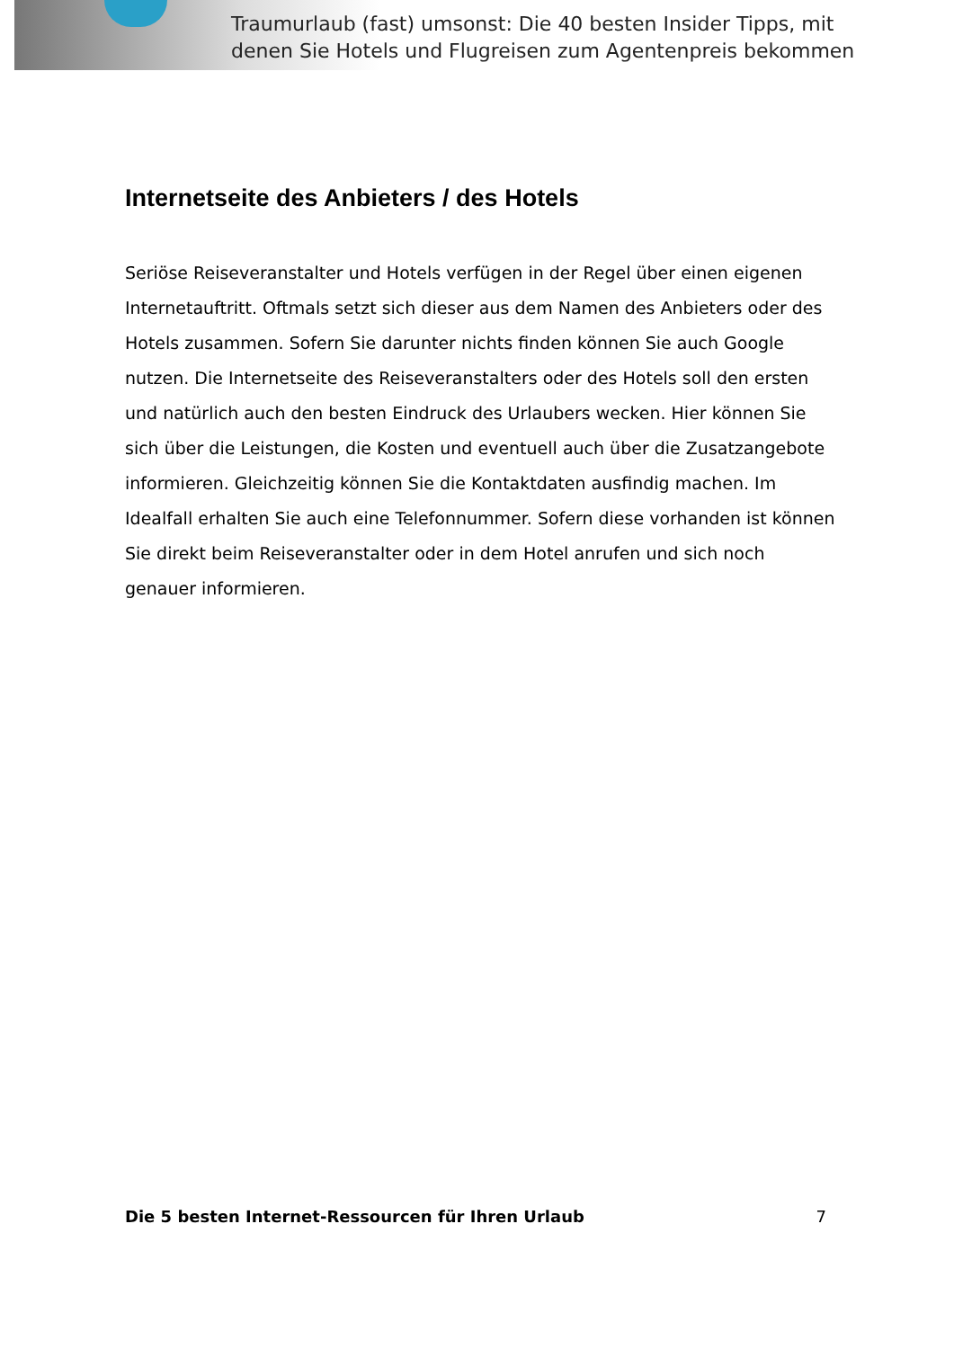Traumurlaub (fast) umsonst: Die 40 besten Insider Tipps, mit
denen Sie Hotels und Flugreisen zum Agentenpreis bekommen
Internetseite des Anbieters / des Hotels
Seriöse Reiseveranstalter und Hotels verfügen in der Regel über einen eigenen Internetauftritt. Oftmals setzt sich dieser aus dem Namen des Anbieters oder des Hotels zusammen. Sofern Sie darunter nichts finden können Sie auch Google nutzen. Die Internetseite des Reiseveranstalters oder des Hotels soll den ersten und natürlich auch den besten Eindruck des Urlaubers wecken. Hier können Sie sich über die Leistungen, die Kosten und eventuell auch über die Zusatzangebote informieren. Gleichzeitig können Sie die Kontaktdaten ausfindig machen. Im Idealfall erhalten Sie auch eine Telefonnummer. Sofern diese vorhanden ist können Sie direkt beim Reiseveranstalter oder in dem Hotel anrufen und sich noch genauer informieren.
Die 5 besten Internet-Ressourcen für Ihren Urlaub 7